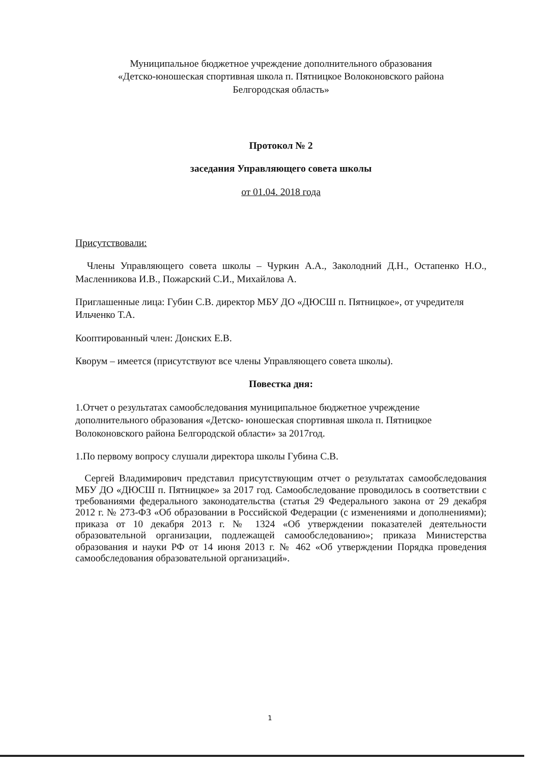Муниципальное бюджетное учреждение дополнительного образования
«Детско-юношеская спортивная школа п. Пятницкое Волоконовского района
Белгородская область»
Протокол № 2
заседания Управляющего совета школы
от 01.04. 2018 года
Присутствовали:
Члены Управляющего совета школы – Чуркин А.А., Заколодний Д.Н., Остапенко Н.О., Масленникова И.В., Пожарский С.И., Михайлова А.
Приглашенные лица: Губин С.В. директор МБУ ДО «ДЮСШ п. Пятницкое», от учредителя Ильченко Т.А.
Кооптированный член: Донских Е.В.
Кворум – имеется (присутствуют все члены Управляющего совета школы).
Повестка дня:
1.Отчет о результатах самообследования муниципальное бюджетное учреждение дополнительного образования «Детско- юношеская спортивная школа п. Пятницкое Волоконовского района Белгородской области» за 2017год.
1.По первому вопросу слушали директора школы Губина С.В.
Сергей Владимирович представил присутствующим отчет о результатах самообследования МБУ ДО «ДЮСШ п. Пятницкое» за 2017 год. Самообследование проводилось в соответствии с требованиями федерального законодательства (статья 29 Федерального закона от 29 декабря 2012 г. № 273-ФЗ «Об образовании в Российской Федерации (с изменениями и дополнениями); приказа от 10 декабря 2013 г. № 1324 «Об утверждении показателей деятельности образовательной организации, подлежащей самообследованию»; приказа Министерства образования и науки РФ от 14 июня 2013 г. № 462 «Об утверждении Порядка проведения самообследования образовательной организаций».
1